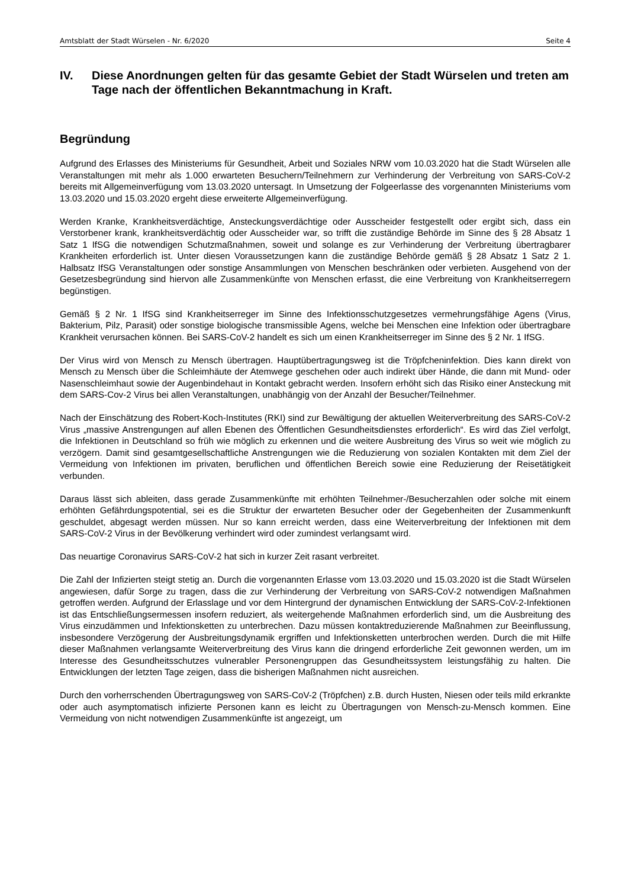Amtsblatt der Stadt Würselen - Nr. 6/2020 Seite 4
IV. Diese Anordnungen gelten für das gesamte Gebiet der Stadt Würselen und treten am Tage nach der öffentlichen Bekanntmachung in Kraft.
Begründung
Aufgrund des Erlasses des Ministeriums für Gesundheit, Arbeit und Soziales NRW vom 10.03.2020 hat die Stadt Würselen alle Veranstaltungen mit mehr als 1.000 erwarteten Besuchern/Teilnehmern zur Verhinderung der Verbreitung von SARS-CoV-2 bereits mit Allgemeinverfügung vom 13.03.2020 untersagt. In Umsetzung der Folgeerlasse des vorgenannten Ministeriums vom 13.03.2020 und 15.03.2020 ergeht diese erweiterte Allgemeinverfügung.
Werden Kranke, Krankheitsverdächtige, Ansteckungsverdächtige oder Ausscheider festgestellt oder ergibt sich, dass ein Verstorbener krank, krankheitsverdächtig oder Ausscheider war, so trifft die zuständige Behörde im Sinne des § 28 Absatz 1 Satz 1 IfSG die notwendigen Schutzmaßnahmen, soweit und solange es zur Verhinderung der Verbreitung übertragbarer Krankheiten erforderlich ist. Unter diesen Voraussetzungen kann die zuständige Behörde gemäß § 28 Absatz 1 Satz 2 1. Halbsatz IfSG Veranstaltungen oder sonstige Ansammlungen von Menschen beschränken oder verbieten. Ausgehend von der Gesetzesbegründung sind hiervon alle Zusammenkünfte von Menschen erfasst, die eine Verbreitung von Krankheitserregern begünstigen.
Gemäß § 2 Nr. 1 IfSG sind Krankheitserreger im Sinne des Infektionsschutzgesetzes vermehrungsfähige Agens (Virus, Bakterium, Pilz, Parasit) oder sonstige biologische transmissible Agens, welche bei Menschen eine Infektion oder übertragbare Krankheit verursachen können. Bei SARS-CoV-2 handelt es sich um einen Krankheitserreger im Sinne des § 2 Nr. 1 IfSG.
Der Virus wird von Mensch zu Mensch übertragen. Hauptübertragungsweg ist die Tröpfcheninfektion. Dies kann direkt von Mensch zu Mensch über die Schleimhäute der Atemwege geschehen oder auch indirekt über Hände, die dann mit Mund- oder Nasenschleimhaut sowie der Augenbindehaut in Kontakt gebracht werden. Insofern erhöht sich das Risiko einer Ansteckung mit dem SARS-Cov-2 Virus bei allen Veranstaltungen, unabhängig von der Anzahl der Besucher/Teilnehmer.
Nach der Einschätzung des Robert-Koch-Institutes (RKI) sind zur Bewältigung der aktuellen Weiterverbreitung des SARS-CoV-2 Virus „massive Anstrengungen auf allen Ebenen des Öffentlichen Gesundheitsdienstes erforderlich“. Es wird das Ziel verfolgt, die Infektionen in Deutschland so früh wie möglich zu erkennen und die weitere Ausbreitung des Virus so weit wie möglich zu verzögern. Damit sind gesamtgesellschaftliche Anstrengungen wie die Reduzierung von sozialen Kontakten mit dem Ziel der Vermeidung von Infektionen im privaten, beruflichen und öffentlichen Bereich sowie eine Reduzierung der Reisetätigkeit verbunden.
Daraus lässt sich ableiten, dass gerade Zusammenkünfte mit erhöhten Teilnehmer-/Besucherzahlen oder solche mit einem erhöhten Gefährdungspotential, sei es die Struktur der erwarteten Besucher oder der Gegebenheiten der Zusammenkunft geschuldet, abgesagt werden müssen. Nur so kann erreicht werden, dass eine Weiterverbreitung der Infektionen mit dem SARS-CoV-2 Virus in der Bevölkerung verhindert wird oder zumindest verlangsamt wird.
Das neuartige Coronavirus SARS-CoV-2 hat sich in kurzer Zeit rasant verbreitet.
Die Zahl der Infizierten steigt stetig an. Durch die vorgenannten Erlasse vom 13.03.2020 und 15.03.2020 ist die Stadt Würselen angewiesen, dafür Sorge zu tragen, dass die zur Verhinderung der Verbreitung von SARS-CoV-2 notwendigen Maßnahmen getroffen werden. Aufgrund der Erlasslage und vor dem Hintergrund der dynamischen Entwicklung der SARS-CoV-2-Infektionen ist das Entschließungsermessen insofern reduziert, als weitergehende Maßnahmen erforderlich sind, um die Ausbreitung des Virus einzudämmen und Infektionsketten zu unterbrechen. Dazu müssen kontaktreduzierende Maßnahmen zur Beeinflussung, insbesondere Verzögerung der Ausbreitungsdynamik ergriffen und Infektionsketten unterbrochen werden. Durch die mit Hilfe dieser Maßnahmen verlangsamte Weiterverbreitung des Virus kann die dringend erforderliche Zeit gewonnen werden, um im Interesse des Gesundheitsschutzes vulnerabler Personengruppen das Gesundheitssystem leistungsfähig zu halten. Die Entwicklungen der letzten Tage zeigen, dass die bisherigen Maßnahmen nicht ausreichen.
Durch den vorherrschenden Übertragungsweg von SARS-CoV-2 (Tröpfchen) z.B. durch Husten, Niesen oder teils mild erkrankte oder auch asymptomatisch infizierte Personen kann es leicht zu Übertragungen von Mensch-zu-Mensch kommen. Eine Vermeidung von nicht notwendigen Zusammenkünfte ist angezeigt, um